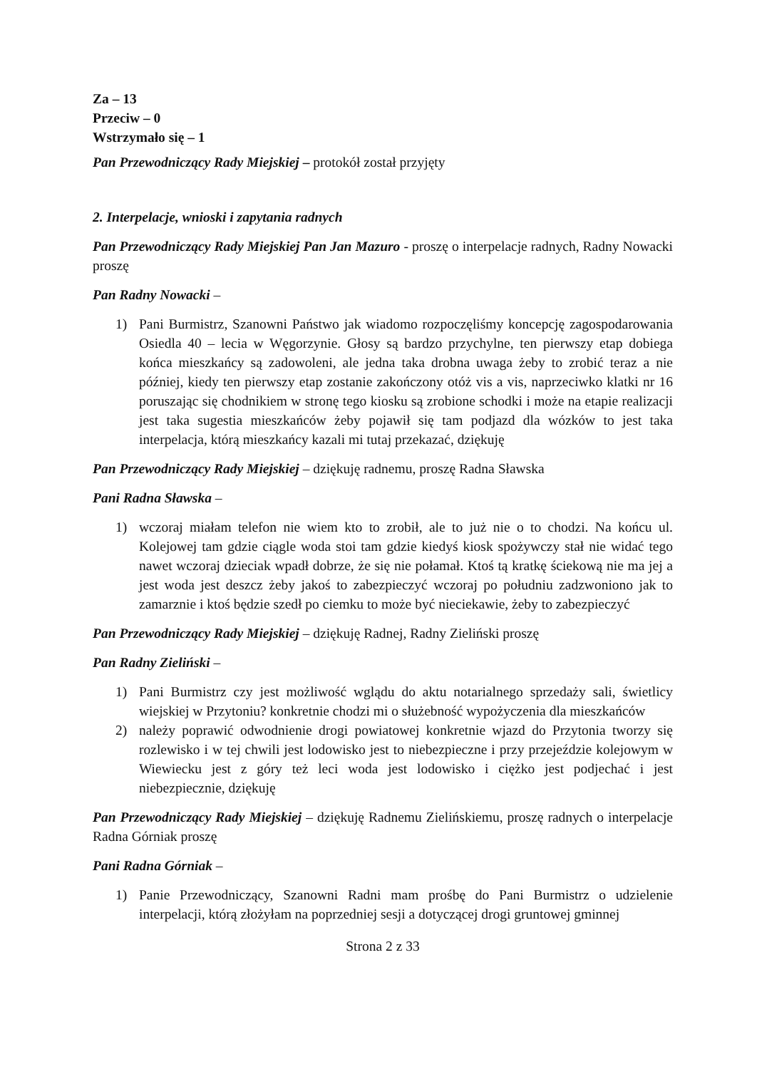Za – 13
Przeciw – 0
Wstrzymało się – 1
Pan Przewodniczący Rady Miejskiej – protokół został przyjęty
2. Interpelacje, wnioski i zapytania radnych
Pan Przewodniczący Rady Miejskiej Pan Jan Mazuro - proszę o interpelacje radnych, Radny Nowacki proszę
Pan Radny Nowacki –
1) Pani Burmistrz, Szanowni Państwo jak wiadomo rozpoczęliśmy koncepcję zagospodarowania Osiedla 40 – lecia w Węgorzynie. Głosy są bardzo przychylne, ten pierwszy etap dobiega końca mieszkańcy są zadowoleni, ale jedna taka drobna uwaga żeby to zrobić teraz a nie później, kiedy ten pierwszy etap zostanie zakończony otóż vis a vis, naprzeciwko klatki nr 16 poruszając się chodnikiem w stronę tego kiosku są zrobione schodki i może na etapie realizacji jest taka sugestia mieszkańców żeby pojawił się tam podjazd dla wózków to jest taka interpelacja, którą mieszkańcy kazali mi tutaj przekazać, dziękuję
Pan Przewodniczący Rady Miejskiej – dziękuję radnemu, proszę Radna Sławska
Pani Radna Sławska –
1) wczoraj miałam telefon nie wiem kto to zrobił, ale to już nie o to chodzi. Na końcu ul. Kolejowej tam gdzie ciągle woda stoi tam gdzie kiedyś kiosk spożywczy stał nie widać tego nawet wczoraj dzieciak wpadł dobrze, że się nie połamał. Ktoś tą kratkę ściekową nie ma jej a jest woda jest deszcz żeby jakoś to zabezpieczyć wczoraj po południu zadzwoniono jak to zamarznie i ktoś będzie szedł po ciemku to może być nieciekawie, żeby to zabezpieczyć
Pan Przewodniczący Rady Miejskiej – dziękuję Radnej, Radny Zieliński proszę
Pan Radny Zieliński –
1) Pani Burmistrz czy jest możliwość wglądu do aktu notarialnego sprzedaży sali, świetlicy wiejskiej w Przytoniu? konkretnie chodzi mi o służebność wypożyczenia dla mieszkańców
2) należy poprawić odwodnienie drogi powiatowej konkretnie wjazd do Przytonia tworzy się rozlewisko i w tej chwili jest lodowisko jest to niebezpieczne i przy przejeździe kolejowym w Wiewiecku jest z góry też leci woda jest lodowisko i ciężko jest podjechać i jest niebezpiecznie, dziękuję
Pan Przewodniczący Rady Miejskiej – dziękuję Radnemu Zielińskiemu, proszę radnych o interpelacje Radna Górniak proszę
Pani Radna Górniak –
1) Panie Przewodniczący, Szanowni Radni mam prośbę do Pani Burmistrz o udzielenie interpelacji, którą złożyłam na poprzedniej sesji a dotyczącej drogi gruntowej gminnej
Strona 2 z 33